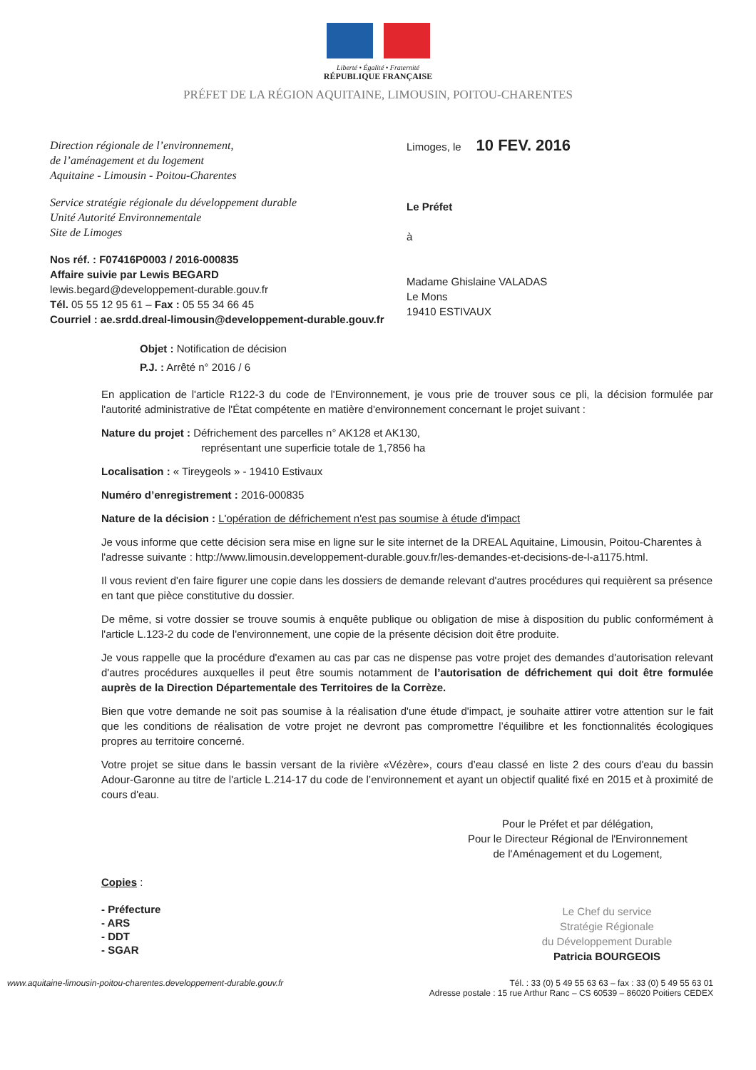Liberté • Égalité • Fraternité
RÉPUBLIQUE FRANÇAISE
PRÉFET DE LA RÉGION AQUITAINE, LIMOUSIN, POITOU-CHARENTES
Direction régionale de l’environnement,
de l’aménagement et du logement
Aquitaine - Limousin - Poitou-Charentes
Service stratégie régionale du développement durable
Unité Autorité Environnementale
Site de Limoges
Nos réf. : F07416P0003 / 2016-000835
Affaire suivie par Lewis BEGARD
lewis.begard@developpement-durable.gouv.fr
Tél. 05 55 12 95 61 – Fax : 05 55 34 66 45
Courriel : ae.srdd.dreal-limousin@developpement-durable.gouv.fr
Limoges, le 10 FEV. 2016
Le Préfet
à
Madame Ghislaine VALADAS
Le Mons
19410 ESTIVAUX
Objet : Notification de décision
P.J. : Arrêté n° 2016 / 6
En application de l'article R122-3 du code de l'Environnement, je vous prie de trouver sous ce pli, la décision formulée par l'autorité administrative de l'État compétente en matière d'environnement concernant le projet suivant :
Nature du projet : Défrichement des parcelles n° AK128 et AK130,
représentant une superficie totale de 1,7856 ha
Localisation : « Tireygeols » - 19410 Estivaux
Numéro d’enregistrement : 2016-000835
Nature de la décision : L'opération de défrichement n'est pas soumise à étude d'impact
Je vous informe que cette décision sera mise en ligne sur le site internet de la DREAL Aquitaine, Limousin, Poitou-Charentes à l'adresse suivante : http://www.limousin.developpement-durable.gouv.fr/les-demandes-et-decisions-de-l-a1175.html.
Il vous revient d'en faire figurer une copie dans les dossiers de demande relevant d'autres procédures qui requièrent sa présence en tant que pièce constitutive du dossier.
De même, si votre dossier se trouve soumis à enquête publique ou obligation de mise à disposition du public conformément à l'article L.123-2 du code de l'environnement, une copie de la présente décision doit être produite.
Je vous rappelle que la procédure d'examen au cas par cas ne dispense pas votre projet des demandes d'autorisation relevant d'autres procédures auxquelles il peut être soumis notamment de l’autorisation de défrichement qui doit être formulée auprès de la Direction Départementale des Territoires de la Corrèze.
Bien que votre demande ne soit pas soumise à la réalisation d'une étude d'impact, je souhaite attirer votre attention sur le fait que les conditions de réalisation de votre projet ne devront pas compromettre l’équilibre et les fonctionnalités écologiques propres au territoire concerné.
Votre projet se situe dans le bassin versant de la rivière «Vézère», cours d’eau classé en liste 2 des cours d'eau du bassin Adour-Garonne au titre de l'article L.214-17 du code de l’environnement et ayant un objectif qualité fixé en 2015 et à proximité de cours d'eau.
Pour le Préfet et par délégation,
Pour le Directeur Régional de l'Environnement
de l'Aménagement et du Logement,
Copies :
- Préfecture
- ARS
- DDT
- SGAR
Le Chef du service
Stratégie Régionale
du Développement Durable
Patricia BOURGEOIS
www.aquitaine-limousin-poitou-charentes.developpement-durable.gouv.fr Tél. : 33 (0) 5 49 55 63 63 – fax : 33 (0) 5 49 55 63 01
Adresse postale : 15 rue Arthur Ranc – CS 60539 – 86020 Poitiers CEDEX